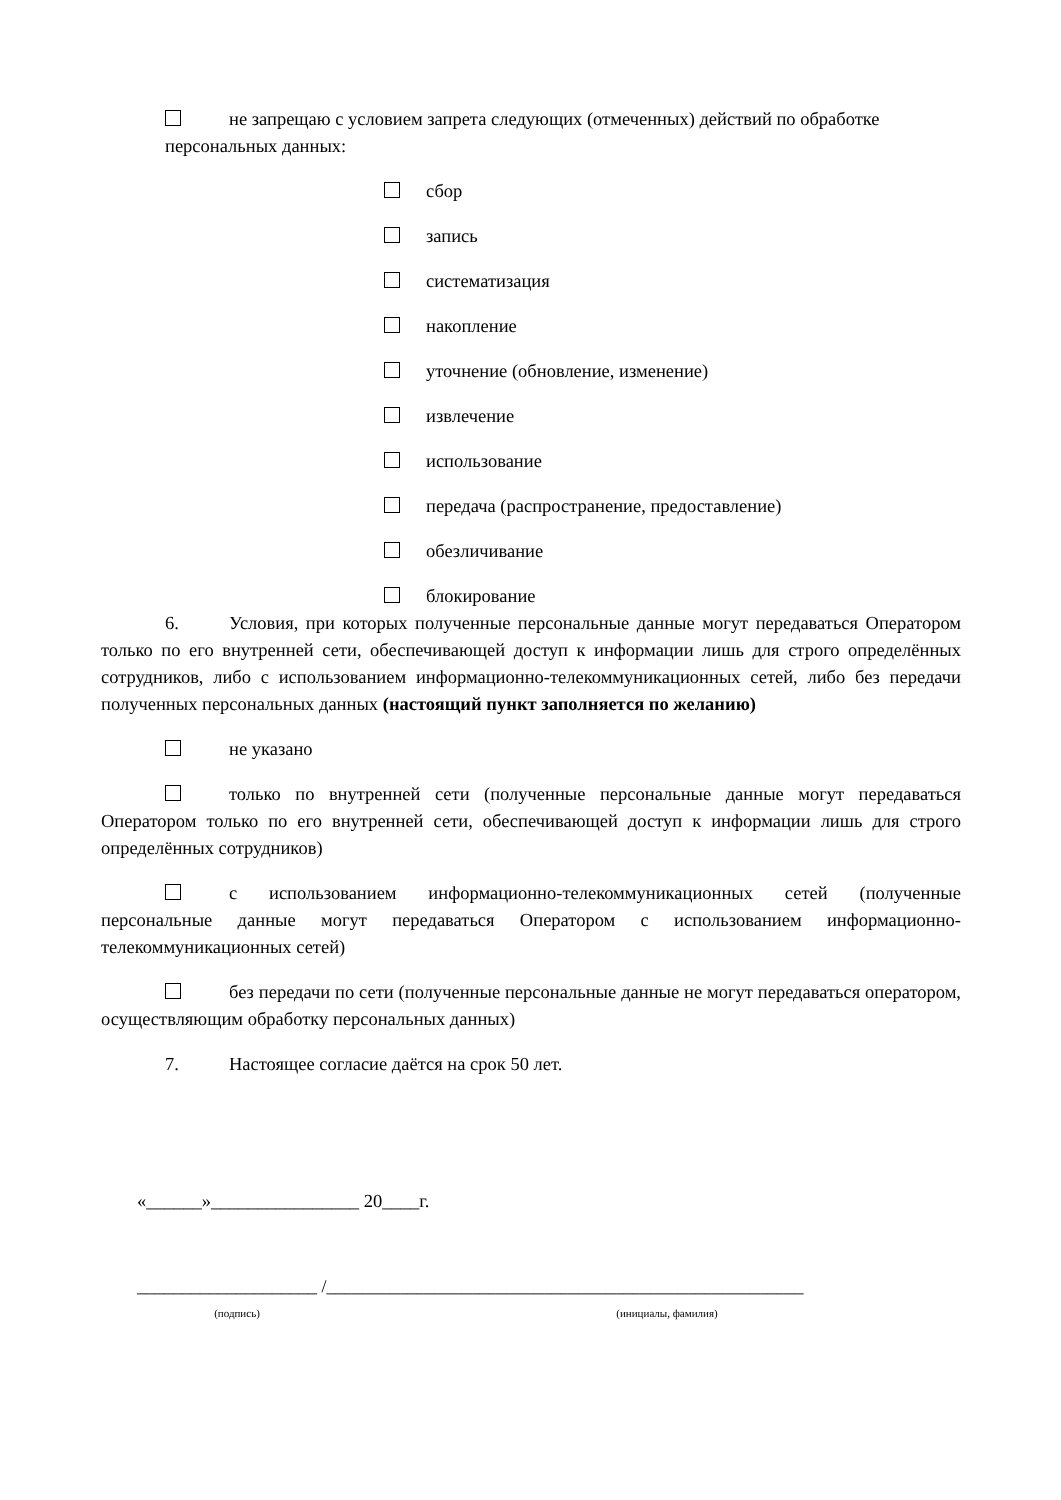не запрещаю с условием запрета следующих (отмеченных) действий по обработке
персональных данных:
сбор
запись
систематизация
накопление
уточнение (обновление, изменение)
извлечение
использование
передача (распространение, предоставление)
обезличивание
блокирование
6. Условия, при которых полученные персональные данные могут передаваться Оператором только по его внутренней сети, обеспечивающей доступ к информации лишь для строго определённых сотрудников, либо с использованием информационно-телекоммуникационных сетей, либо без передачи полученных персональных данных (настоящий пункт заполняется по желанию)
не указано
только по внутренней сети (полученные персональные данные могут передаваться Оператором только по его внутренней сети, обеспечивающей доступ к информации лишь для строго определённых сотрудников)
с использованием информационно-телекоммуникационных сетей (полученные персональные данные могут передаваться Оператором с использованием информационно-телекоммуникационных сетей)
без передачи по сети (полученные персональные данные не могут передаваться оператором, осуществляющим обработку персональных данных)
7. Настоящее согласие даётся на срок 50 лет.
«______»________________ 20____г.
____________________ /_____________________________________________________
(подпись) (инициалы, фамилия)